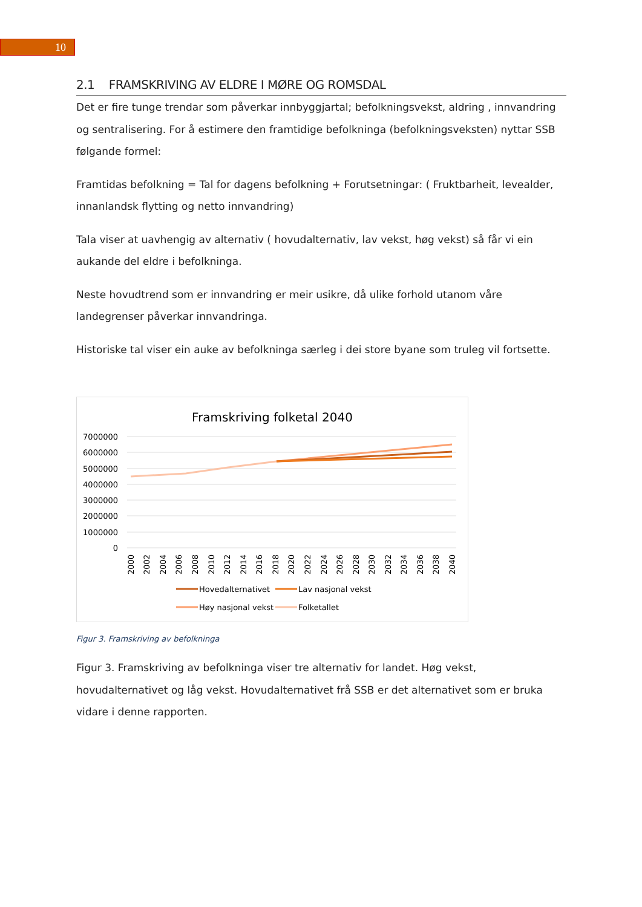10
2.1 FRAMSKRIVING AV ELDRE I MØRE OG ROMSDAL
Det er fire tunge trendar som påverkar innbyggjartal; befolkningsvekst, aldring , innvandring og sentralisering. For å estimere den framtidige befolkninga (befolkningsveksten) nyttar SSB følgande formel:
Framtidas befolkning = Tal for dagens befolkning + Forutsetningar: ( Fruktbarheit, levealder, innanlandsk flytting og netto innvandring)
Tala viser at uavhengig av alternativ ( hovudalternativ, lav vekst, høg vekst) så får vi ein aukande del eldre i befolkninga.
Neste hovudtrend som er innvandring er meir usikre, då ulike forhold utanom våre landegrenser påverkar innvandringa.
Historiske tal viser ein auke av befolkninga særleg i dei store byane som truleg vil fortsette.
Framskriving folketal 2040
7000000
6000000
5000000
4000000
3000000
2000000
1000000
0
2000
2002
2004
2006
2008
2010
2012
2014
2016
2018
2020
2022
2024
2026
2028
2030
2032
2034
2036
2038
2040
Hovedalternativet
Lav nasjonal vekst
Høy nasjonal vekst
Folketallet
Figur 3. Framskriving av befolkninga
Figur 3. Framskriving av befolkninga viser tre alternativ for landet. Høg vekst, hovudalternativet og låg vekst. Hovudalternativet frå SSB er det alternativet som er bruka vidare i denne rapporten.